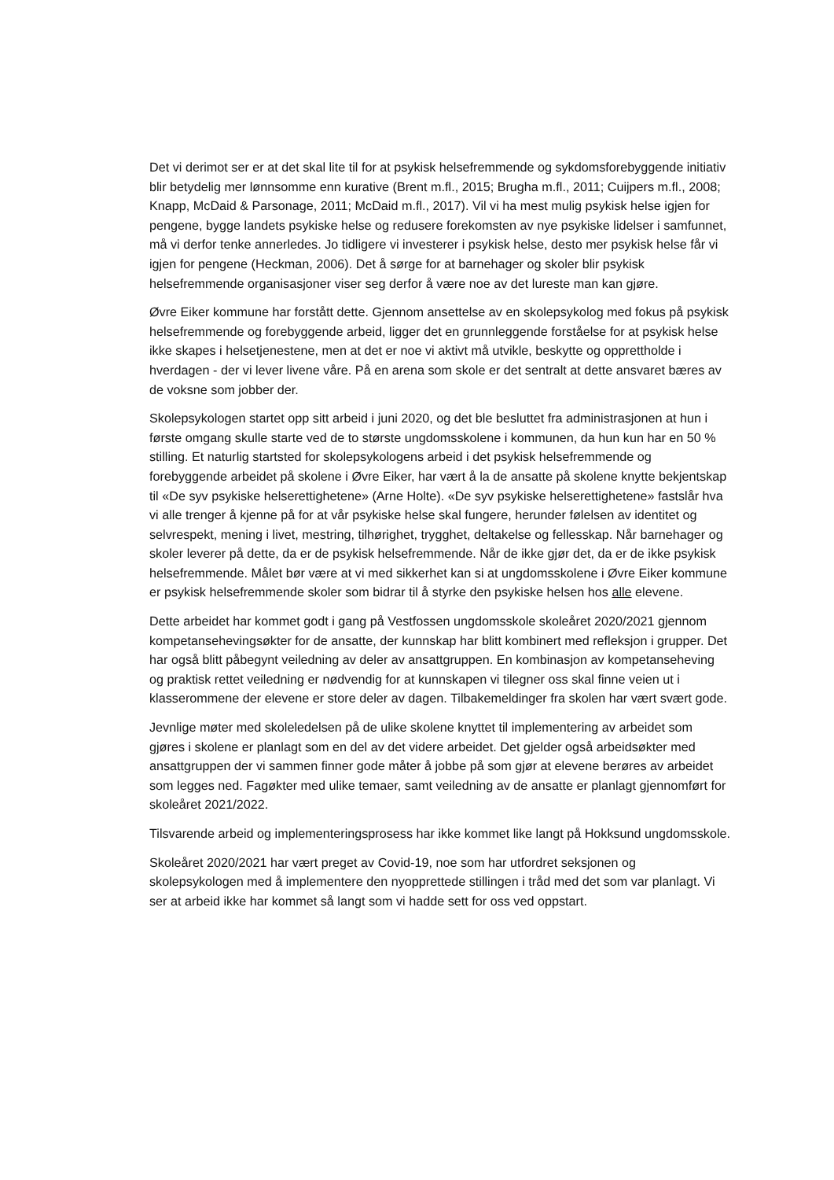Det vi derimot ser er at det skal lite til for at psykisk helsefremmende og sykdomsforebyggende initiativ blir betydelig mer lønnsomme enn kurative (Brent m.fl., 2015; Brugha m.fl., 2011; Cuijpers m.fl., 2008; Knapp, McDaid & Parsonage, 2011; McDaid m.fl., 2017). Vil vi ha mest mulig psykisk helse igjen for pengene, bygge landets psykiske helse og redusere forekomsten av nye psykiske lidelser i samfunnet, må vi derfor tenke annerledes. Jo tidligere vi investerer i psykisk helse, desto mer psykisk helse får vi igjen for pengene (Heckman, 2006). Det å sørge for at barnehager og skoler blir psykisk helsefremmende organisasjoner viser seg derfor å være noe av det lureste man kan gjøre.
Øvre Eiker kommune har forstått dette. Gjennom ansettelse av en skolepsykolog med fokus på psykisk helsefremmende og forebyggende arbeid, ligger det en grunnleggende forståelse for at psykisk helse ikke skapes i helsetjenestene, men at det er noe vi aktivt må utvikle, beskytte og opprettholde i hverdagen - der vi lever livene våre. På en arena som skole er det sentralt at dette ansvaret bæres av de voksne som jobber der.
Skolepsykologen startet opp sitt arbeid i juni 2020, og det ble besluttet fra administrasjonen at hun i første omgang skulle starte ved de to største ungdomsskolene i kommunen, da hun kun har en 50 % stilling. Et naturlig startsted for skolepsykologens arbeid i det psykisk helsefremmende og forebyggende arbeidet på skolene i Øvre Eiker, har vært å la de ansatte på skolene knytte bekjentskap til «De syv psykiske helserettighetene» (Arne Holte). «De syv psykiske helserettighetene» fastslår hva vi alle trenger å kjenne på for at vår psykiske helse skal fungere, herunder følelsen av identitet og selvrespekt, mening i livet, mestring, tilhørighet, trygghet, deltakelse og fellesskap. Når barnehager og skoler leverer på dette, da er de psykisk helsefremmende. Når de ikke gjør det, da er de ikke psykisk helsefremmende. Målet bør være at vi med sikkerhet kan si at ungdomsskolene i Øvre Eiker kommune er psykisk helsefremmende skoler som bidrar til å styrke den psykiske helsen hos alle elevene.
Dette arbeidet har kommet godt i gang på Vestfossen ungdomsskole skoleåret 2020/2021 gjennom kompetansehevingsøkter for de ansatte, der kunnskap har blitt kombinert med refleksjon i grupper. Det har også blitt påbegynt veiledning av deler av ansattgruppen. En kombinasjon av kompetanseheving og praktisk rettet veiledning er nødvendig for at kunnskapen vi tilegner oss skal finne veien ut i klasserommene der elevene er store deler av dagen. Tilbakemeldinger fra skolen har vært svært gode.
Jevnlige møter med skoleledelsen på de ulike skolene knyttet til implementering av arbeidet som gjøres i skolene er planlagt som en del av det videre arbeidet. Det gjelder også arbeidsøkter med ansattgruppen der vi sammen finner gode måter å jobbe på som gjør at elevene berøres av arbeidet som legges ned. Fagøkter med ulike temaer, samt veiledning av de ansatte er planlagt gjennomført for skoleåret 2021/2022.
Tilsvarende arbeid og implementeringsprosess har ikke kommet like langt på Hokksund ungdomsskole.
Skoleåret 2020/2021 har vært preget av Covid-19, noe som har utfordret seksjonen og skolepsykologen med å implementere den nyopprettede stillingen i tråd med det som var planlagt. Vi ser at arbeid ikke har kommet så langt som vi hadde sett for oss ved oppstart.